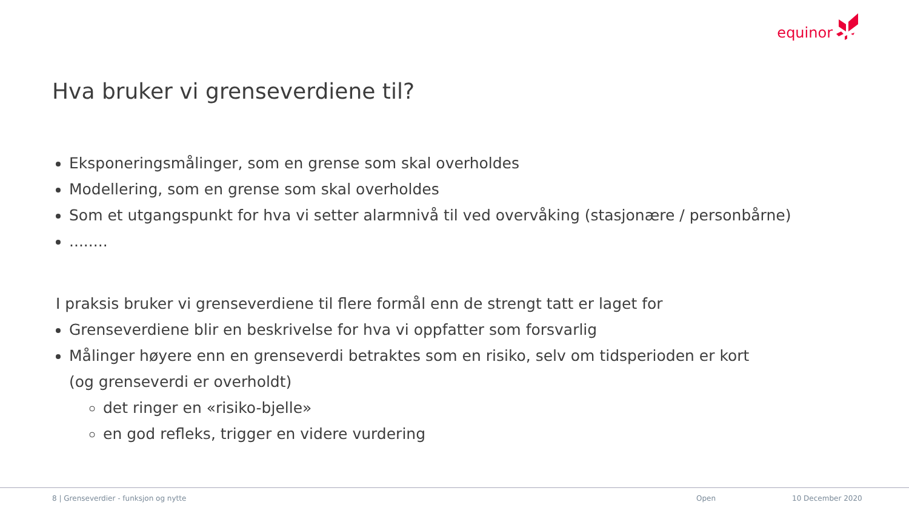equinor
Hva bruker vi grenseverdiene til?
Eksponeringsmålinger, som en grense som skal overholdes
Modellering, som en grense som skal overholdes
Som et utgangspunkt for hva vi setter alarmnivå til ved overvåking (stasjonære / personbårne)
........
I praksis bruker vi grenseverdiene til flere formål enn de strengt tatt er laget for
Grenseverdiene blir en beskrivelse for hva vi oppfatter som forsvarlig
Målinger høyere enn en grenseverdi betraktes som en risiko, selv om tidsperioden er kort
(og grenseverdi er overholdt)
det ringer en «risiko-bjelle»
en god refleks, trigger en videre vurdering
8 | Grenseverdier - funksjon og nytte
Open 10 December 2020